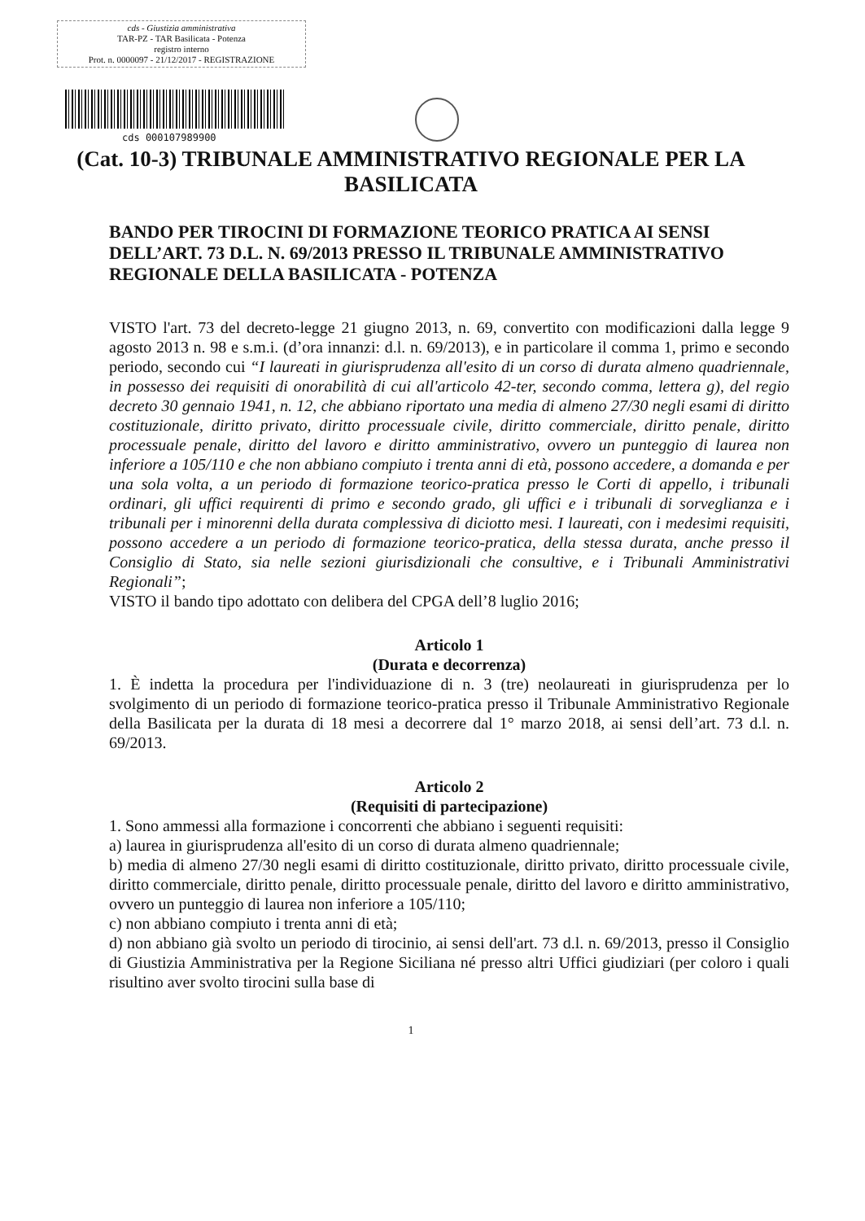cds - Giustizia amministrativa
TAR-PZ - TAR Basilicata - Potenza
registro interno
Prot. n. 0000097 - 21/12/2017 - REGISTRAZIONE
cds 000107989900
(Cat. 10-3) TRIBUNALE AMMINISTRATIVO REGIONALE PER LA BASILICATA
BANDO PER TIROCINI DI FORMAZIONE TEORICO PRATICA AI SENSI DELL’ART. 73 D.L. N. 69/2013 PRESSO IL TRIBUNALE AMMINISTRATIVO REGIONALE DELLA BASILICATA - POTENZA
VISTO l'art. 73 del decreto-legge 21 giugno 2013, n. 69, convertito con modificazioni dalla legge 9 agosto 2013 n. 98 e s.m.i. (d’ora innanzi: d.l. n. 69/2013), e in particolare il comma 1, primo e secondo periodo, secondo cui “I laureati in giurisprudenza all'esito di un corso di durata almeno quadriennale, in possesso dei requisiti di onorabilità di cui all'articolo 42-ter, secondo comma, lettera g), del regio decreto 30 gennaio 1941, n. 12, che abbiano riportato una media di almeno 27/30 negli esami di diritto costituzionale, diritto privato, diritto processuale civile, diritto commerciale, diritto penale, diritto processuale penale, diritto del lavoro e diritto amministrativo, ovvero un punteggio di laurea non inferiore a 105/110 e che non abbiano compiuto i trenta anni di età, possono accedere, a domanda e per una sola volta, a un periodo di formazione teorico-pratica presso le Corti di appello, i tribunali ordinari, gli uffici requirenti di primo e secondo grado, gli uffici e i tribunali di sorveglianza e i tribunali per i minorenni della durata complessiva di diciotto mesi. I laureati, con i medesimi requisiti, possono accedere a un periodo di formazione teorico-pratica, della stessa durata, anche presso il Consiglio di Stato, sia nelle sezioni giurisdizionali che consultive, e i Tribunali Amministrativi Regionali”;
VISTO il bando tipo adottato con delibera del CPGA dell’8 luglio 2016;
Articolo 1
(Durata e decorrenza)
1. È indetta la procedura per l'individuazione di n. 3 (tre) neolaureati in giurisprudenza per lo svolgimento di un periodo di formazione teorico-pratica presso il Tribunale Amministrativo Regionale della Basilicata per la durata di 18 mesi a decorrere dal 1° marzo 2018, ai sensi dell’art. 73 d.l. n. 69/2013.
Articolo 2
(Requisiti di partecipazione)
1. Sono ammessi alla formazione i concorrenti che abbiano i seguenti requisiti:
a) laurea in giurisprudenza all'esito di un corso di durata almeno quadriennale;
b) media di almeno 27/30 negli esami di diritto costituzionale, diritto privato, diritto processuale civile, diritto commerciale, diritto penale, diritto processuale penale, diritto del lavoro e diritto amministrativo, ovvero un punteggio di laurea non inferiore a 105/110;
c) non abbiano compiuto i trenta anni di età;
d) non abbiano già svolto un periodo di tirocinio, ai sensi dell'art. 73 d.l. n. 69/2013, presso il Consiglio di Giustizia Amministrativa per la Regione Siciliana né presso altri Uffici giudiziari (per coloro i quali risultino aver svolto tirocini sulla base di
1